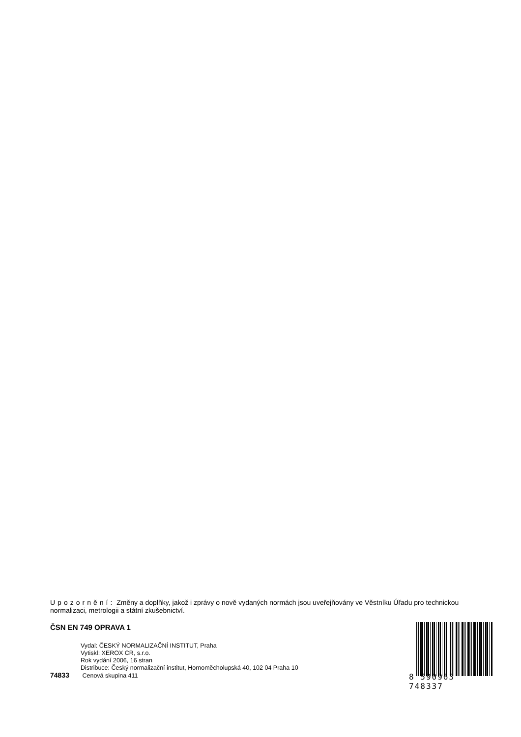Upozornění: Změny a doplňky, jakož i zprávy o nově vydaných normách jsou uveřejňovány ve Věstníku Úřadu pro technickou normalizaci, metrologii a státní zkušebnictví.
ČSN EN 749 OPRAVA 1
Vydal: ČESKÝ NORMALIZAČNÍ INSTITUT, Praha
Vytiskl: XEROX CR, s.r.o.
Rok vydání 2006, 16 stran
Distribuce: Český normalizační institut, Hornoměcholupská 40, 102 04 Praha 10
74833 Cenová skupina 411
8 590963 748337